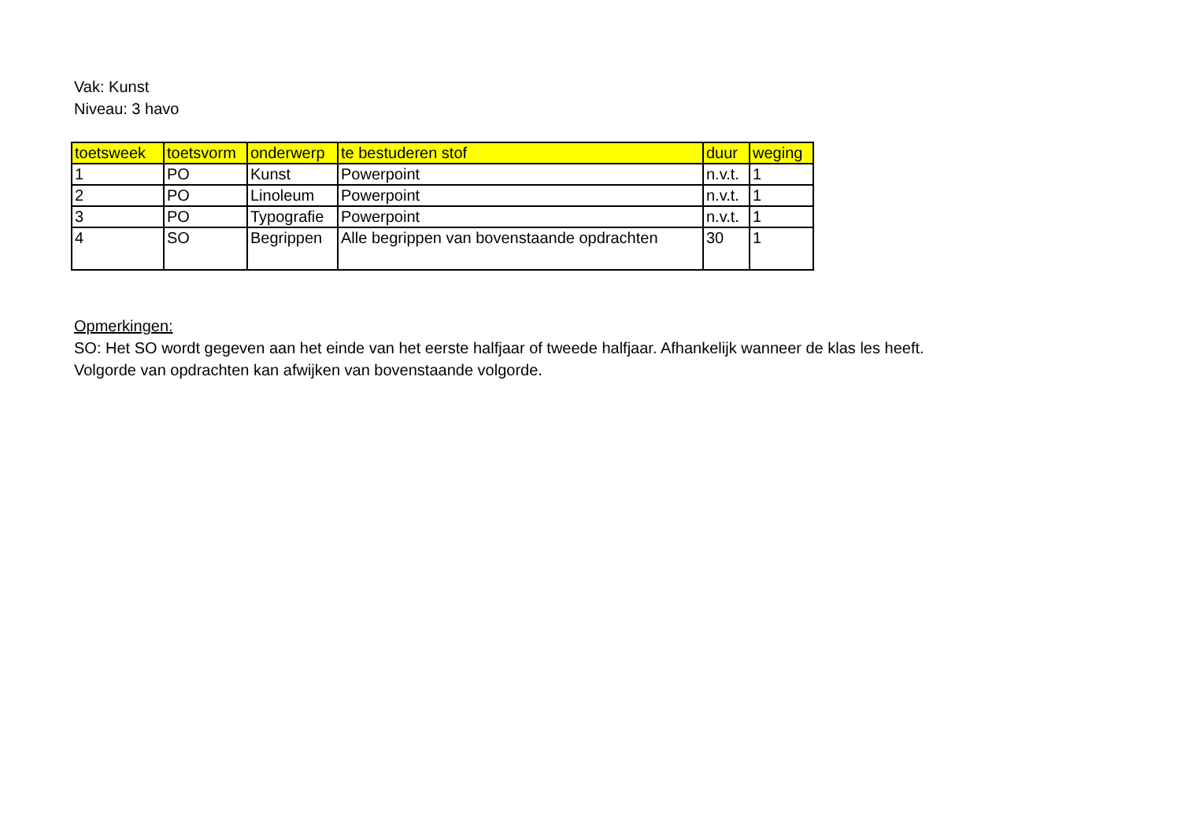Vak: Kunst
Niveau: 3 havo
| toetsweek | toetsvorm | onderwerp | te bestuderen stof | duur | weging |
| --- | --- | --- | --- | --- | --- |
| 1 | PO | Kunst | Powerpoint | n.v.t. | 1 |
| 2 | PO | Linoleum | Powerpoint | n.v.t. | 1 |
| 3 | PO | Typografie | Powerpoint | n.v.t. | 1 |
| 4 | SO | Begrippen | Alle begrippen van bovenstaande opdrachten | 30 | 1 |
Opmerkingen:
SO: Het SO wordt gegeven aan het einde van het eerste halfjaar of tweede halfjaar. Afhankelijk wanneer de klas les heeft.
Volgorde van opdrachten kan afwijken van bovenstaande volgorde.